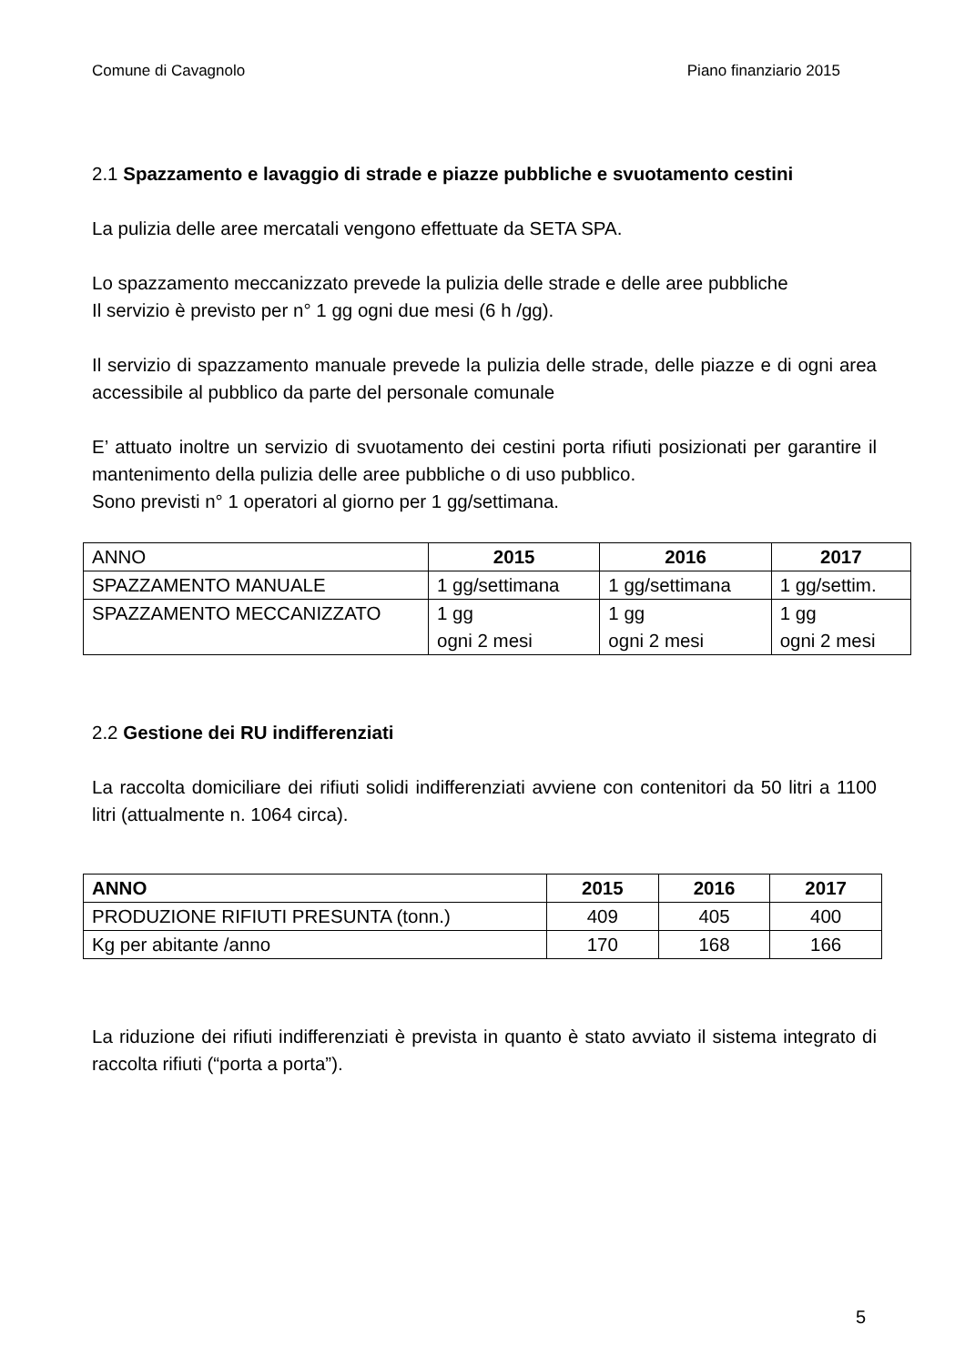Comune di Cavagnolo Piano finanziario 2015
2.1 Spazzamento e lavaggio di strade e piazze pubbliche e svuotamento cestini
La pulizia delle aree mercatali vengono effettuate da SETA SPA.
Lo spazzamento meccanizzato prevede la pulizia delle strade e delle aree pubbliche
Il servizio è previsto per n° 1 gg ogni due mesi (6 h /gg).
Il servizio di spazzamento manuale prevede la pulizia delle strade, delle piazze e di ogni area accessibile al pubblico da parte del personale comunale
E’ attuato inoltre un servizio di svuotamento dei cestini porta rifiuti posizionati per garantire il mantenimento della pulizia delle aree pubbliche o di uso pubblico.
Sono previsti n° 1 operatori al giorno per 1 gg/settimana.
| ANNO | 2015 | 2016 | 2017 |
| SPAZZAMENTO MANUALE | 1 gg/settimana | 1 gg/settimana | 1 gg/settim. |
| SPAZZAMENTO MECCANIZZATO | 1 gg ogni 2 mesi | 1 gg ogni 2 mesi | 1 gg ogni 2 mesi |
2.2 Gestione dei RU indifferenziati
La raccolta domiciliare dei rifiuti solidi indifferenziati avviene con contenitori da 50 litri a 1100 litri (attualmente n. 1064 circa).
| ANNO | 2015 | 2016 | 2017 |
| --- | --- | --- | --- |
| PRODUZIONE RIFIUTI PRESUNTA (tonn.) | 409 | 405 | 400 |
| Kg per abitante /anno | 170 | 168 | 166 |
La riduzione dei rifiuti indifferenziati è prevista in quanto è stato avviato il sistema integrato di raccolta rifiuti (“porta a porta”).
5